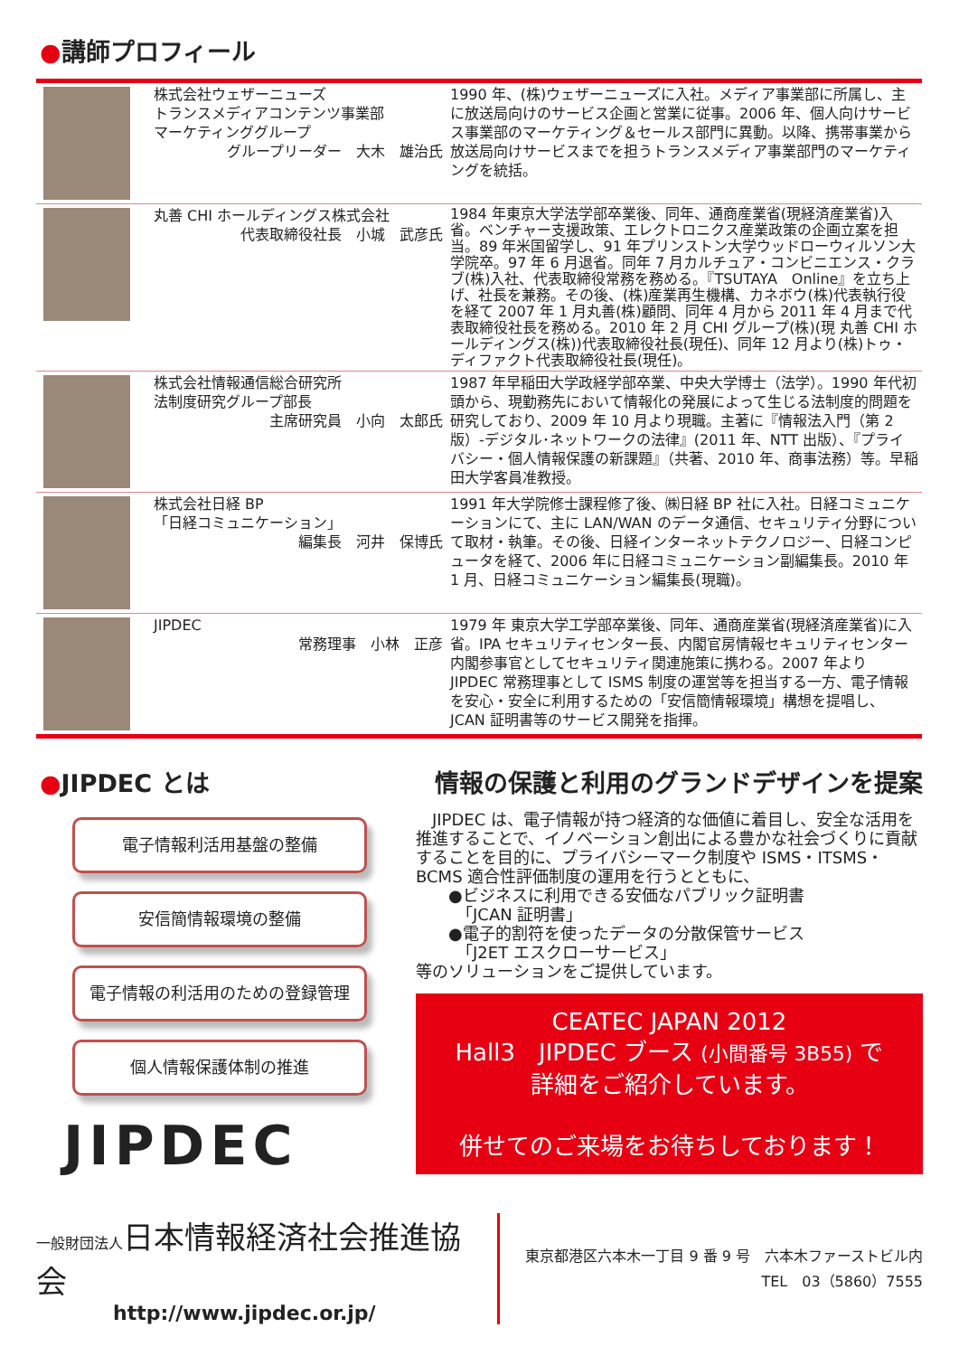●講師プロフィール
| | 株式会社ウェザーニューズ トランスメディアコンテンツ事業部 マーケティンググループ グループリーダー 大木 雄治氏 | 1990 年、(株)ウェザーニューズに入社。メディア事業部に所属し、主に放送局向けのサービス企画と営業に従事。2006 年、個人向けサービス事業部のマーケティング＆セールス部門に異動。以降、携帯事業から放送局向けサービスまでを担うトランスメディア事業部門のマーケティングを統括。 |
| | 丸善 CHI ホールディングス株式会社 代表取締役社長 小城 武彦氏 | 1984 年東京大学法学部卒業後、同年、通商産業省(現経済産業省)入省。ベンチャー支援政策、エレクトロニクス産業政策の企画立案を担当。89 年米国留学し、91 年プリンストン大学ウッドローウィルソン大学院卒。97 年 6 月退省。同年 7 月カルチュア・コンビニエンス・クラブ(株)入社、代表取締役常務を務める。『TSUTAYA Online』を立ち上げ、社長を兼務。その後、(株)産業再生機構、カネボウ(株)代表執行役を経て 2007 年 1 月丸善(株)顧問、同年 4 月から 2011 年 4 月まで代表取締役社長を務める。2010 年 2 月 CHI グループ(株)(現 丸善 CHI ホールディングス(株))代表取締役社長(現任)、同年 12 月より(株)トゥ・ディファクト代表取締役社長(現任)。 |
| | 株式会社情報通信総合研究所 法制度研究グループ部長 主席研究員 小向 太郎氏 | 1987 年早稲田大学政経学部卒業、中央大学博士（法学）。1990 年代初頭から、現勤務先において情報化の発展によって生じる法制度的問題を研究しており、2009 年 10 月より現職。主著に『情報法入門（第 2 版）-デジタル･ネットワークの法律』(2011 年、NTT 出版）、『プライバシー・個人情報保護の新課題』（共著、2010 年、商事法務）等。早稲田大学客員准教授。 |
| | 株式会社日経 BP 「日経コミュニケーション」 編集長 河井 保博氏 | 1991 年大学院修士課程修了後、㈱日経 BP 社に入社。日経コミュニケーションにて、主に LAN/WAN のデータ通信、セキュリティ分野について取材・執筆。その後、日経インターネットテクノロジー、日経コンピュータを経て、2006 年に日経コミュニケーション副編集長。2010 年 1 月、日経コミュニケーション編集長(現職)。 |
| | JIPDEC 常務理事 小林 正彦 | 1979 年 東京大学工学部卒業後、同年、通商産業省(現経済産業省)に入省。IPA セキュリティセンター長、内閣官房情報セキュリティセンター内閣参事官としてセキュリティ関連施策に携わる。2007 年より JIPDEC 常務理事として ISMS 制度の運営等を担当する一方、電子情報を安心・安全に利用するための「安信簡情報環境」構想を提唱し、JCAN 証明書等のサービス開発を指揮。 |
●JIPDEC とは
電子情報利活用基盤の整備
安信簡情報環境の整備
電子情報の利活用のための登録管理
個人情報保護体制の推進
JIPDEC
情報の保護と利用のグランドデザインを提案
　JIPDEC は、電子情報が持つ経済的な価値に着目し、安全な活用を推進することで、イノベーション創出による豊かな社会づくりに貢献することを目的に、プライバシーマーク制度や ISMS・ITSMS・BCMS 適合性評価制度の運用を行うとともに、
　　●ビジネスに利用できる安価なパブリック証明書
　　　「JCAN 証明書」
　　●電子的割符を使ったデータの分散保管サービス
　　　「J2ET エスクローサービス」
等のソリューションをご提供しています。
CEATEC JAPAN 2012
Hall3　JIPDEC ブース (小間番号 3B55) で
詳細をご紹介しています。
併せてのご来場をお待ちしております！
一般財団法人 日本情報経済社会推進協会
http://www.jipdec.or.jp/
東京都港区六本木一丁目 9 番 9 号　六本木ファーストビル内
TEL　03（5860）7555